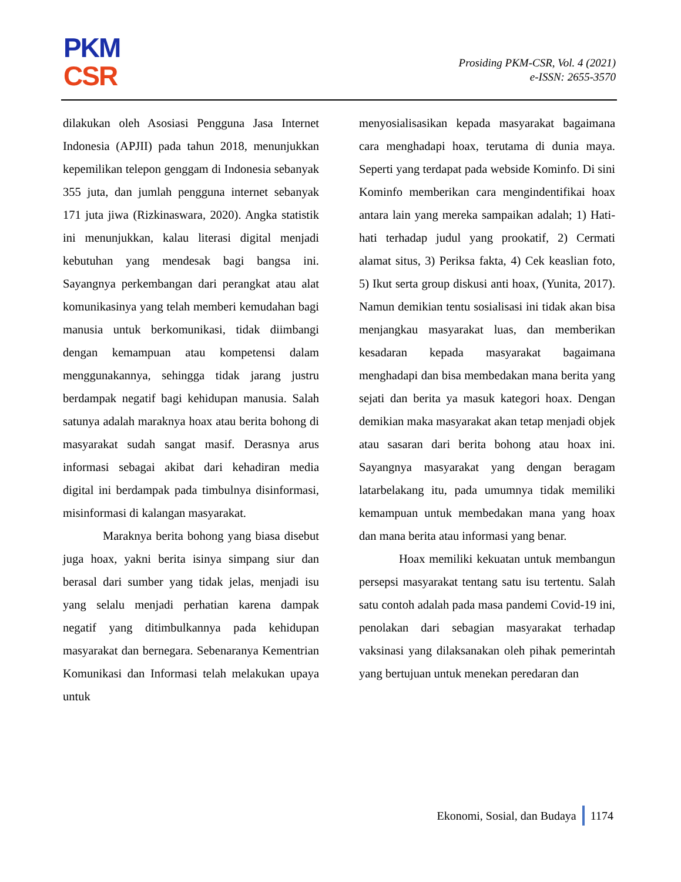PKM
CSR
Prosiding PKM-CSR, Vol. 4 (2021)
e-ISSN: 2655-3570
dilakukan oleh Asosiasi Pengguna Jasa Internet Indonesia (APJII) pada tahun 2018, menunjukkan kepemilikan telepon genggam di Indonesia sebanyak 355 juta, dan jumlah pengguna internet sebanyak 171 juta jiwa (Rizkinaswara, 2020). Angka statistik ini menunjukkan, kalau literasi digital menjadi kebutuhan yang mendesak bagi bangsa ini. Sayangnya perkembangan dari perangkat atau alat komunikasinya yang telah memberi kemudahan bagi manusia untuk berkomunikasi, tidak diimbangi dengan kemampuan atau kompetensi dalam menggunakannya, sehingga tidak jarang justru berdampak negatif bagi kehidupan manusia. Salah satunya adalah maraknya hoax atau berita bohong di masyarakat sudah sangat masif. Derasnya arus informasi sebagai akibat dari kehadiran media digital ini berdampak pada timbulnya disinformasi, misinformasi di kalangan masyarakat.
Maraknya berita bohong yang biasa disebut juga hoax, yakni berita isinya simpang siur dan berasal dari sumber yang tidak jelas, menjadi isu yang selalu menjadi perhatian karena dampak negatif yang ditimbulkannya pada kehidupan masyarakat dan bernegara. Sebenaranya Kementrian Komunikasi dan Informasi telah melakukan upaya untuk
menyosialisasikan kepada masyarakat bagaimana cara menghadapi hoax, terutama di dunia maya. Seperti yang terdapat pada webside Kominfo. Di sini Kominfo memberikan cara mengindentifikai hoax antara lain yang mereka sampaikan adalah; 1) Hati-hati terhadap judul yang prookatif, 2) Cermati alamat situs, 3) Periksa fakta, 4) Cek keaslian foto, 5) Ikut serta group diskusi anti hoax, (Yunita, 2017). Namun demikian tentu sosialisasi ini tidak akan bisa menjangkau masyarakat luas, dan memberikan kesadaran kepada masyarakat bagaimana menghadapi dan bisa membedakan mana berita yang sejati dan berita ya masuk kategori hoax. Dengan demikian maka masyarakat akan tetap menjadi objek atau sasaran dari berita bohong atau hoax ini. Sayangnya masyarakat yang dengan beragam latarbelakang itu, pada umumnya tidak memiliki kemampuan untuk membedakan mana yang hoax dan mana berita atau informasi yang benar.
Hoax memiliki kekuatan untuk membangun persepsi masyarakat tentang satu isu tertentu. Salah satu contoh adalah pada masa pandemi Covid-19 ini, penolakan dari sebagian masyarakat terhadap vaksinasi yang dilaksanakan oleh pihak pemerintah yang bertujuan untuk menekan peredaran dan
Ekonomi, Sosial, dan Budaya 1174